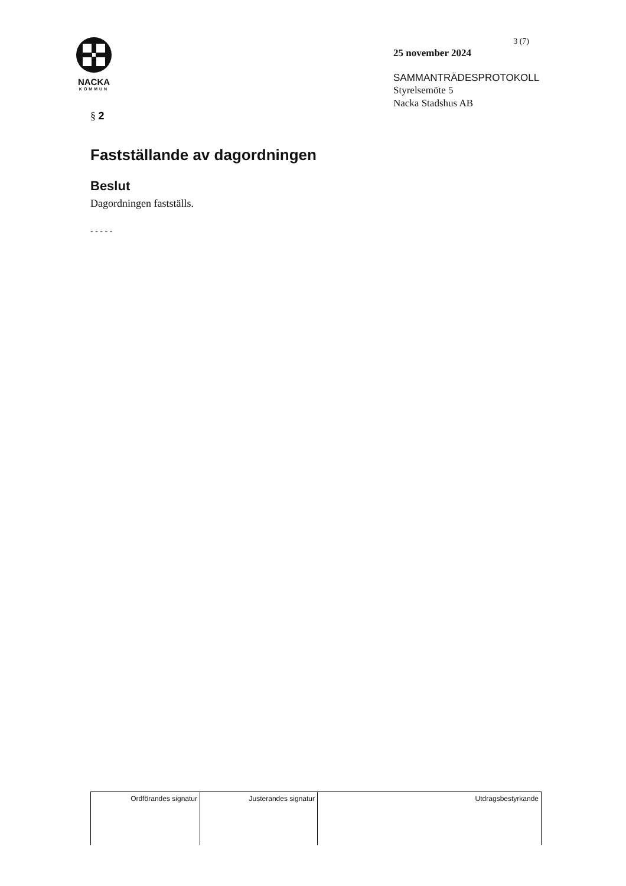NACKA
KOMMUN
3 (7)
25 november 2024
SAMMANTRÄDESPROTOKOLL
Styrelsemöte 5
Nacka Stadshus AB
§ 2
Fastställande av dagordningen
Beslut
Dagordningen fastställs.
- - - - -
| Ordförandes signatur | Justerandes signatur | Utdragsbestyrkande |